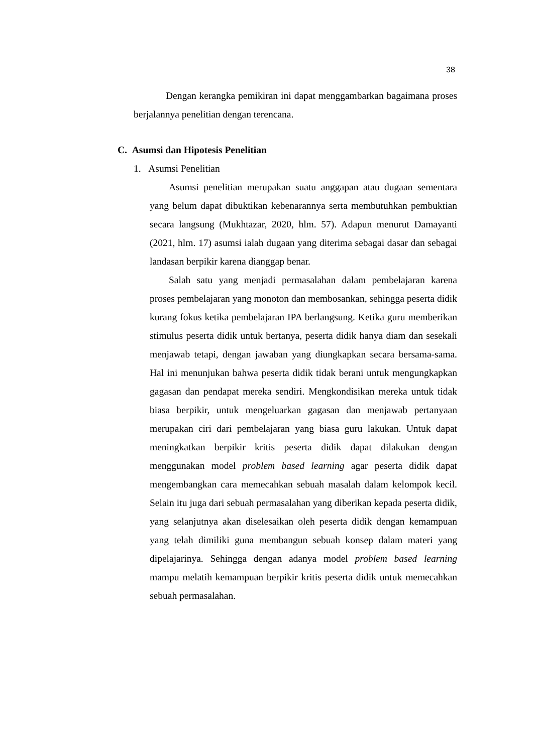38
Dengan kerangka pemikiran ini dapat menggambarkan bagaimana proses berjalannya penelitian dengan terencana.
C. Asumsi dan Hipotesis Penelitian
1. Asumsi Penelitian
Asumsi penelitian merupakan suatu anggapan atau dugaan sementara yang belum dapat dibuktikan kebenarannya serta membutuhkan pembuktian secara langsung (Mukhtazar, 2020, hlm. 57). Adapun menurut Damayanti (2021, hlm. 17) asumsi ialah dugaan yang diterima sebagai dasar dan sebagai landasan berpikir karena dianggap benar.
Salah satu yang menjadi permasalahan dalam pembelajaran karena proses pembelajaran yang monoton dan membosankan, sehingga peserta didik kurang fokus ketika pembelajaran IPA berlangsung. Ketika guru memberikan stimulus peserta didik untuk bertanya, peserta didik hanya diam dan sesekali menjawab tetapi, dengan jawaban yang diungkapkan secara bersama-sama. Hal ini menunjukan bahwa peserta didik tidak berani untuk mengungkapkan gagasan dan pendapat mereka sendiri. Mengkondisikan mereka untuk tidak biasa berpikir, untuk mengeluarkan gagasan dan menjawab pertanyaan merupakan ciri dari pembelajaran yang biasa guru lakukan. Untuk dapat meningkatkan berpikir kritis peserta didik dapat dilakukan dengan menggunakan model problem based learning agar peserta didik dapat mengembangkan cara memecahkan sebuah masalah dalam kelompok kecil. Selain itu juga dari sebuah permasalahan yang diberikan kepada peserta didik, yang selanjutnya akan diselesaikan oleh peserta didik dengan kemampuan yang telah dimiliki guna membangun sebuah konsep dalam materi yang dipelajarinya. Sehingga dengan adanya model problem based learning mampu melatih kemampuan berpikir kritis peserta didik untuk memecahkan sebuah permasalahan.